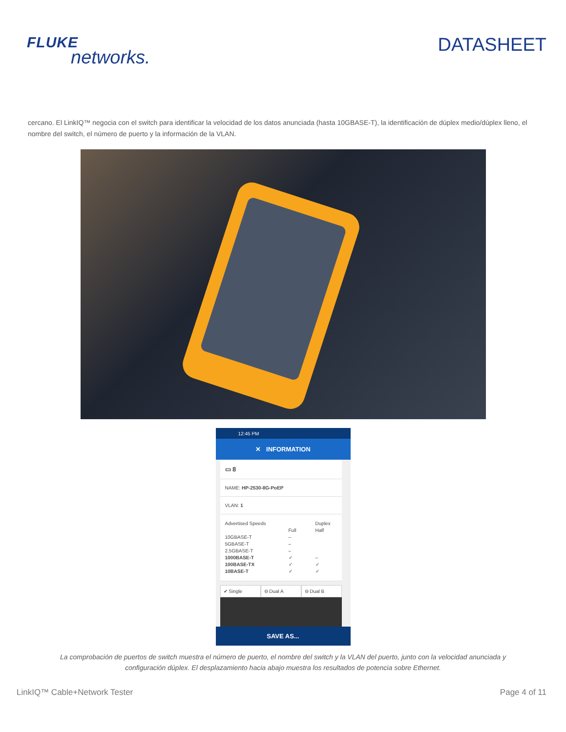FLUKE
networks.
DATASHEET
cercano. El LinkIQ™ negocia con el switch para identificar la velocidad de los datos anunciada (hasta 10GBASE-T), la identificación de dúplex medio/dúplex lleno, el nombre del switch, el número de puerto y la información de la VLAN.
12:45 PM
✕ INFORMATION
▭ 8
NAME: HP-2530-8G-PoEP
VLAN: 1
Advertised Speeds Duplex Full Half 10GBASE-T – 5GBASE-T – 2.5GBASE-T – 1000BASE-T ✓ – 100BASE-TX ✓ ✓ 10BASE-T ✓ ✓
✔ Single ⊖ Dual A ⊖ Dual B
SAVE AS...
La comprobación de puertos de switch muestra el número de puerto, el nombre del switch y la VLAN del puerto, junto con la velocidad anunciada y configuración dúplex. El desplazamiento hacia abajo muestra los resultados de potencia sobre Ethernet.
LinkIQ™ Cable+Network Tester Page 4 of 11